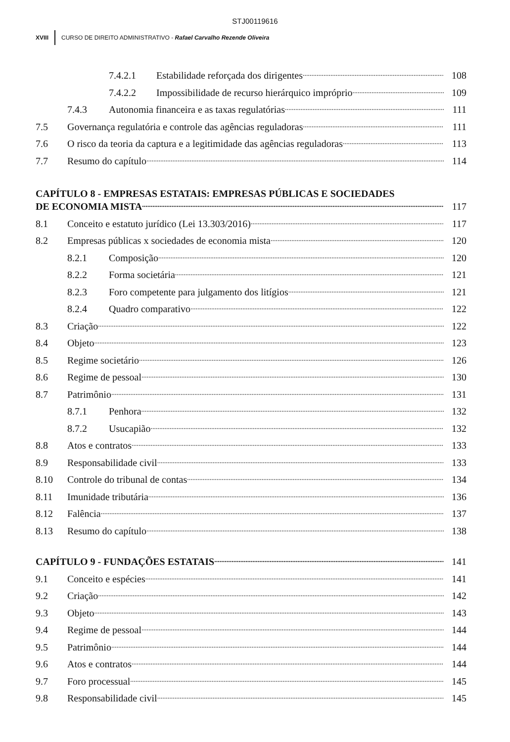STJ00119616
XVIII
CURSO DE DIREITO ADMINISTRATIVO - Rafael Carvalho Rezende Oliveira
7.4.2.1 Estabilidade reforçada dos dirigentes 108
7.4.2.2 Impossibilidade de recurso hierárquico impróprio 109
7.4.3 Autonomia financeira e as taxas regulatórias 111
7.5 Governança regulatória e controle das agências reguladoras 111
7.6 O risco da teoria da captura e a legitimidade das agências reguladoras 113
7.7 Resumo do capítulo 114
CAPÍTULO 8 - EMPRESAS ESTATAIS: EMPRESAS PÚBLICAS E SOCIEDADES
DE ECONOMIA MISTA 117
8.1 Conceito e estatuto jurídico (Lei 13.303/2016) 117
8.2 Empresas públicas x sociedades de economia mista 120
8.2.1 Composição 120
8.2.2 Forma societária 121
8.2.3 Foro competente para julgamento dos litígios 121
8.2.4 Quadro comparativo 122
8.3 Criação 122
8.4 Objeto 123
8.5 Regime societário 126
8.6 Regime de pessoal 130
8.7 Patrimônio 131
8.7.1 Penhora 132
8.7.2 Usucapião 132
8.8 Atos e contratos 133
8.9 Responsabilidade civil 133
8.10 Controle do tribunal de contas 134
8.11 Imunidade tributária 136
8.12 Falência 137
8.13 Resumo do capítulo 138
CAPÍTULO 9 - FUNDAÇÕES ESTATAIS 141
9.1 Conceito e espécies 141
9.2 Criação 142
9.3 Objeto 143
9.4 Regime de pessoal 144
9.5 Patrimônio 144
9.6 Atos e contratos 144
9.7 Foro processual 145
9.8 Responsabilidade civil 145